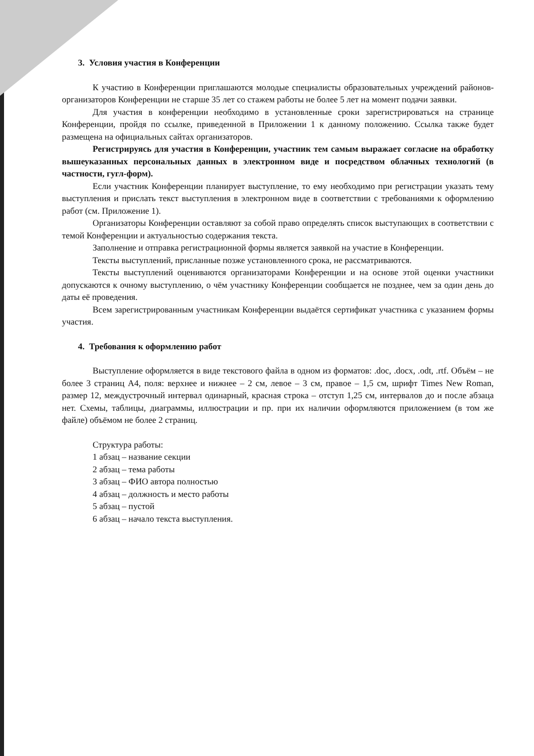3. Условия участия в Конференции
К участию в Конференции приглашаются молодые специалисты образовательных учреждений районов-организаторов Конференции не старше 35 лет со стажем работы не более 5 лет на момент подачи заявки.
Для участия в конференции необходимо в установленные сроки зарегистрироваться на странице Конференции, пройдя по ссылке, приведенной в Приложении 1 к данному положению. Ссылка также будет размещена на официальных сайтах организаторов.
Регистрируясь для участия в Конференции, участник тем самым выражает согласие на обработку вышеуказанных персональных данных в электронном виде и посредством облачных технологий (в частности, гугл-форм).
Если участник Конференции планирует выступление, то ему необходимо при регистрации указать тему выступления и прислать текст выступления в электронном виде в соответствии с требованиями к оформлению работ (см. Приложение 1).
Организаторы Конференции оставляют за собой право определять список выступающих в соответствии с темой Конференции и актуальностью содержания текста.
Заполнение и отправка регистрационной формы является заявкой на участие в Конференции.
Тексты выступлений, присланные позже установленного срока, не рассматриваются.
Тексты выступлений оцениваются организаторами Конференции и на основе этой оценки участники допускаются к очному выступлению, о чём участнику Конференции сообщается не позднее, чем за один день до даты её проведения.
Всем зарегистрированным участникам Конференции выдаётся сертификат участника с указанием формы участия.
4. Требования к оформлению работ
Выступление оформляется в виде текстового файла в одном из форматов: .doc, .docx, .odt, .rtf. Объём – не более 3 страниц А4, поля: верхнее и нижнее – 2 см, левое – 3 см, правое – 1,5 см, шрифт Times New Roman, размер 12, междустрочный интервал одинарный, красная строка – отступ 1,25 см, интервалов до и после абзаца нет. Схемы, таблицы, диаграммы, иллюстрации и пр. при их наличии оформляются приложением (в том же файле) объёмом не более 2 страниц.
Структура работы:
1 абзац – название секции
2 абзац – тема работы
3 абзац – ФИО автора полностью
4 абзац – должность и место работы
5 абзац – пустой
6 абзац – начало текста выступления.